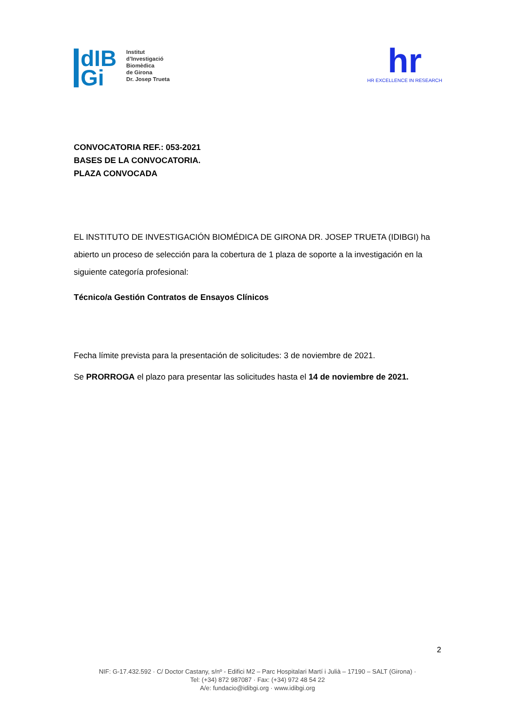dIB
Gi
Institut
d’Investigació
Biomèdica
de Girona
Dr. Josep Trueta
hr
HR EXCELLENCE IN RESEARCH
CONVOCATORIA REF.: 053-2021
BASES DE LA CONVOCATORIA.
PLAZA CONVOCADA
EL INSTITUTO DE INVESTIGACIÓN BIOMÉDICA DE GIRONA DR. JOSEP TRUETA (IDIBGI) ha abierto un proceso de selección para la cobertura de 1 plaza de soporte a la investigación en la siguiente categoría profesional:
Técnico/a Gestión Contratos de Ensayos Clínicos
Fecha límite prevista para la presentación de solicitudes: 3 de noviembre de 2021.
Se PRORROGA el plazo para presentar las solicitudes hasta el 14 de noviembre de 2021.
2
NIF: G-17.432.592 · C/ Doctor Castany, s/nº - Edifici M2 – Parc Hospitalari Martí i Julià – 17190 – SALT (Girona) ·
Tel: (+34) 872 987087 · Fax: (+34) 972 48 54 22
A/e: fundacio@idibgi.org · www.idibgi.org